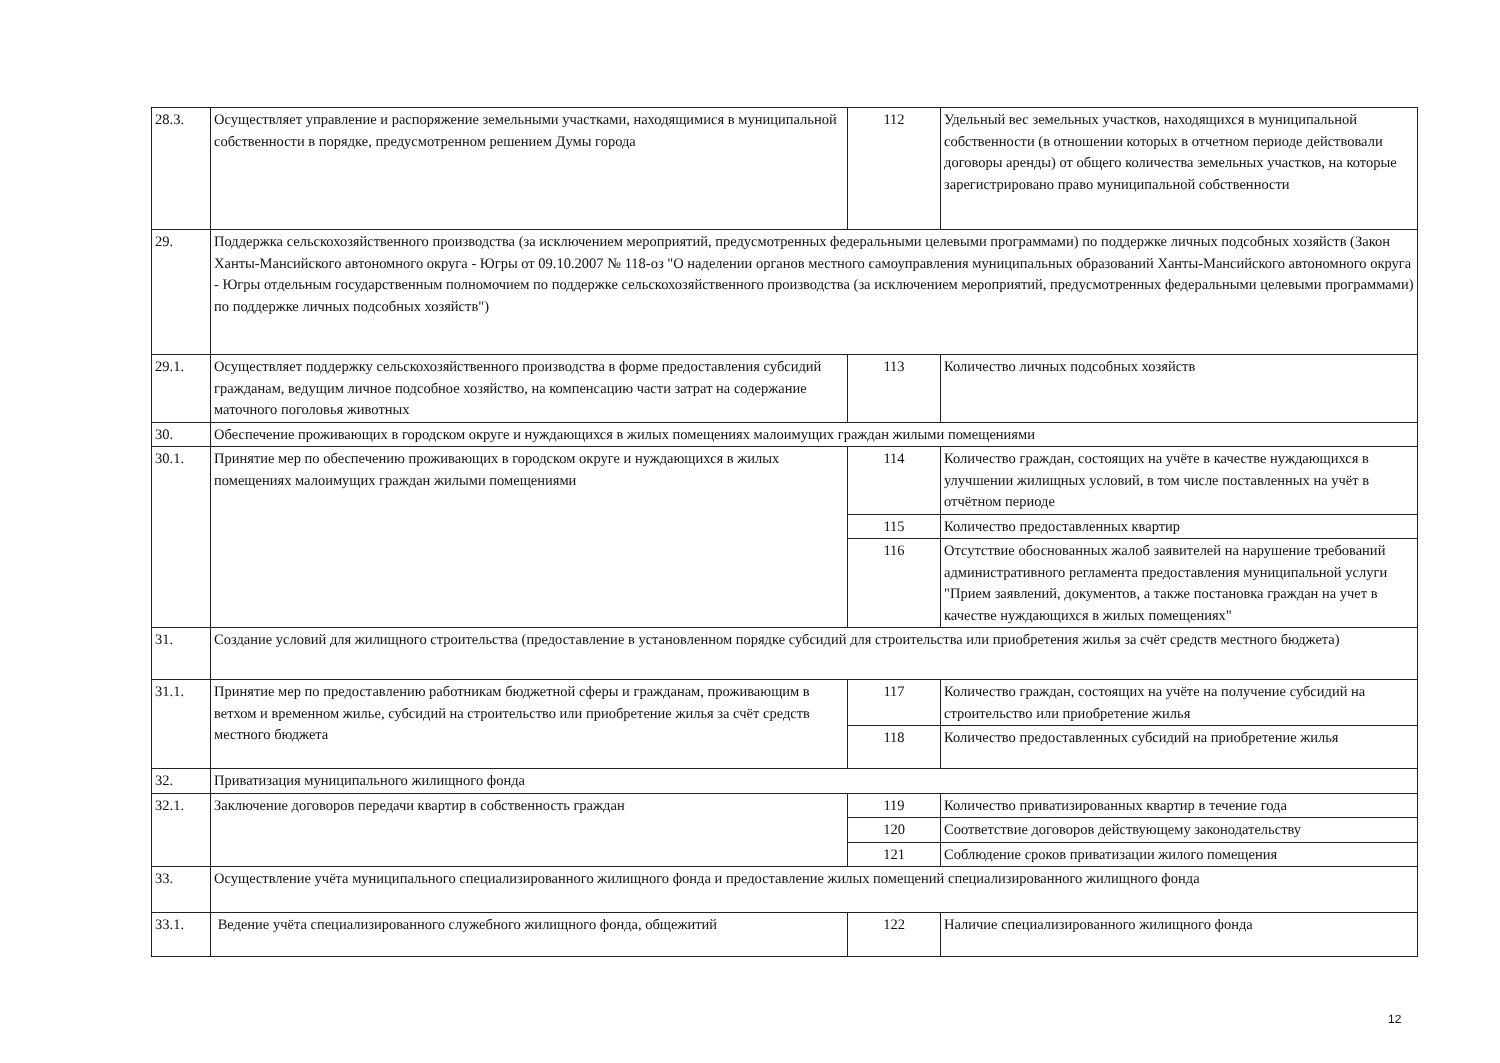| 28.3. | Осуществляет управление и распоряжение земельными участками, находящимися в муниципальной собственности в порядке, предусмотренном решением Думы города | 112 | Удельный вес земельных участков, находящихся в муниципальной собственности (в отношении которых в отчетном периоде действовали договоры аренды) от общего количества земельных участков, на которые зарегистрировано право муниципальной собственности |
| 29. | Поддержка сельскохозяйственного производства (за исключением мероприятий, предусмотренных федеральными целевыми программами) по поддержке личных подсобных хозяйств (Закон Ханты-Мансийского автономного округа - Югры от 09.10.2007 № 118-оз "О наделении органов местного самоуправления муниципальных образований Ханты-Мансийского автономного округа - Югры отдельным государственным полномочием по поддержке сельскохозяйственного производства (за исключением мероприятий, предусмотренных федеральными целевыми программами) по поддержке личных подсобных хозяйств") | | |
| 29.1. | Осуществляет поддержку сельскохозяйственного производства в форме предоставления субсидий гражданам, ведущим личное подсобное хозяйство, на компенсацию части затрат на содержание маточного поголовья животных | 113 | Количество личных подсобных хозяйств |
| 30. | Обеспечение проживающих в городском округе и нуждающихся в жилых помещениях малоимущих граждан жилыми помещениями | | |
| 30.1. | Принятие мер по обеспечению проживающих в городском округе и нуждающихся в жилых помещениях малоимущих граждан жилыми помещениями | 114 | Количество граждан, состоящих на учёте в качестве нуждающихся в улучшении жилищных условий, в том числе поставленных на учёт в отчётном периоде |
| | | 115 | Количество предоставленных квартир |
| | | 116 | Отсутствие обоснованных жалоб заявителей на нарушение требований административного регламента предоставления муниципальной услуги "Прием заявлений, документов, а также постановка граждан на учет в качестве нуждающихся в жилых помещениях" |
| 31. | Создание условий для жилищного строительства (предоставление в установленном порядке субсидий для строительства или приобретения жилья за счёт средств местного бюджета) | | |
| 31.1. | Принятие мер по предоставлению работникам бюджетной сферы и гражданам, проживающим в ветхом и временном жилье, субсидий на строительство или приобретение жилья за счёт средств местного бюджета | 117 | Количество граждан, состоящих на учёте на получение субсидий на строительство или приобретение жилья |
| | | 118 | Количество предоставленных субсидий на приобретение жилья |
| 32. | Приватизация муниципального жилищного фонда | | |
| 32.1. | Заключение договоров передачи квартир в собственность граждан | 119 | Количество приватизированных квартир в течение года |
| | | 120 | Соответствие договоров действующему законодательству |
| | | 121 | Соблюдение сроков приватизации жилого помещения |
| 33. | Осуществление учёта муниципального специализированного жилищного фонда и предоставление жилых помещений специализированного жилищного фонда | | |
| 33.1. | Ведение учёта специализированного служебного жилищного фонда, общежитий | 122 | Наличие специализированного жилищного фонда |
12